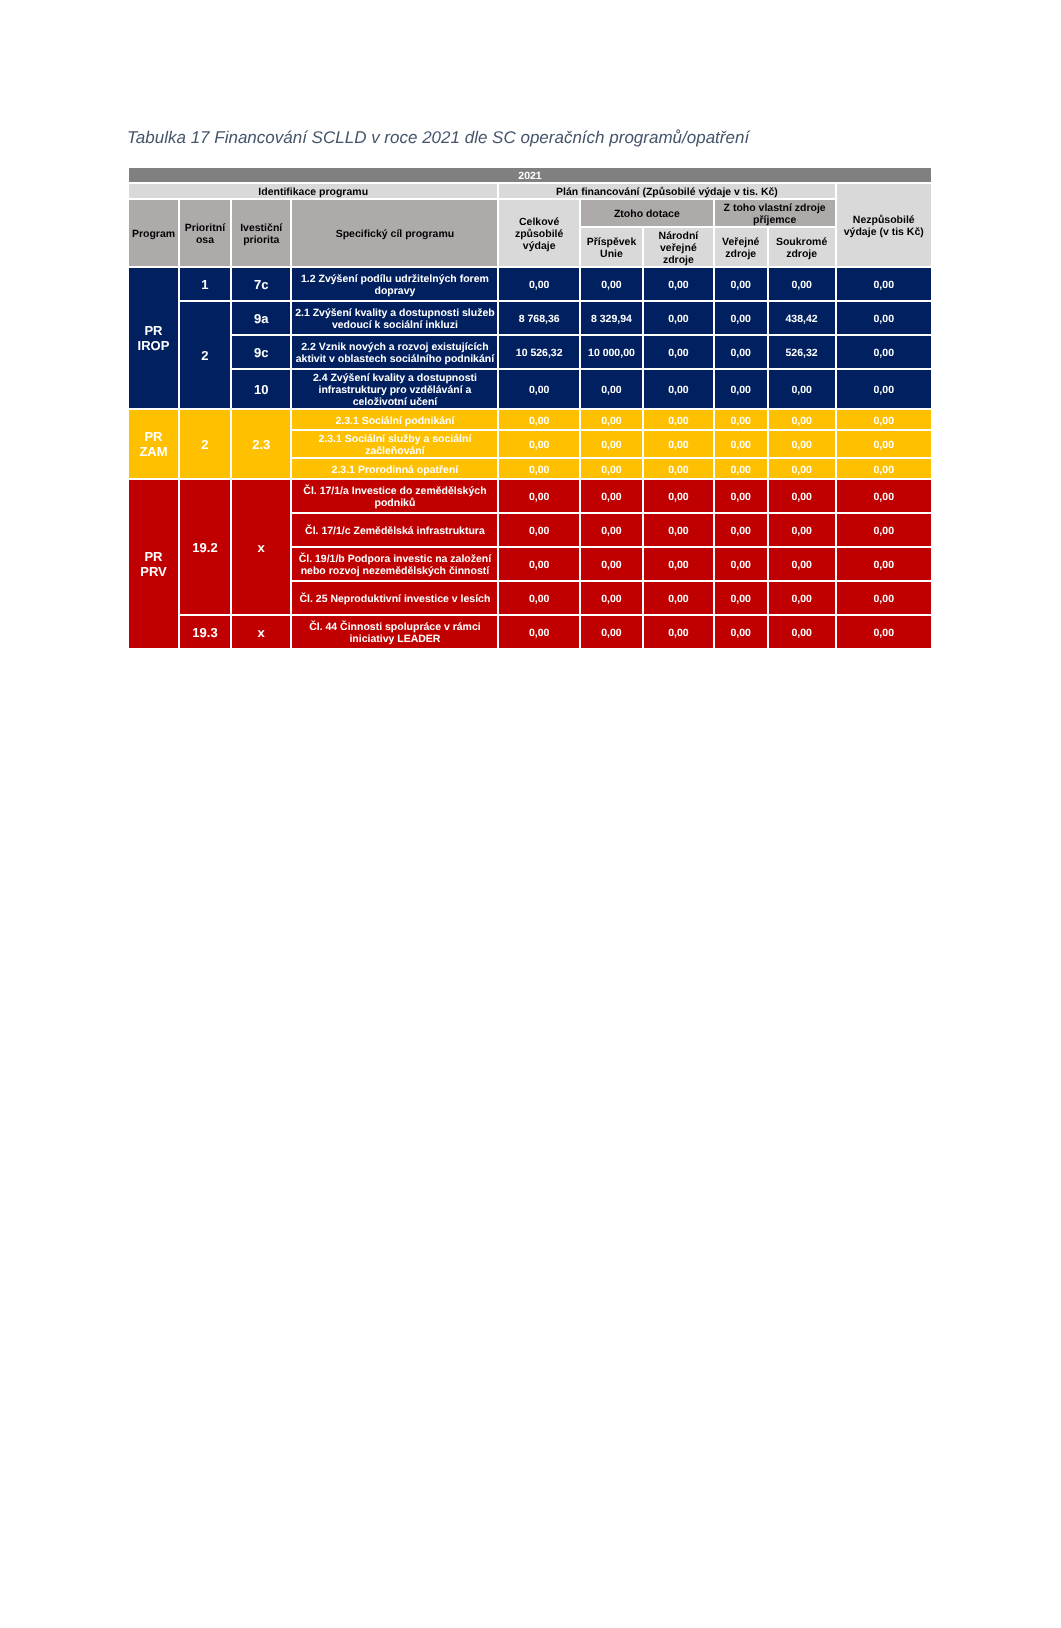Tabulka 17 Financování SCLLD v roce 2021 dle SC operačních programů/opatření
| 2021 | | | | | | | | | |
| --- | --- | --- | --- | --- | --- | --- | --- | --- | --- |
| Identifikace programu | | | | Plán financování (Způsobilé výdaje v tis. Kč) | | | | | Nezpůsobilé výdaje (v tis Kč) |
| Program | Prioritní osa | Ivestiční priorita | Specifický cíl programu | Celkové způsobilé výdaje | Ztoho dotace | | Z toho vlastní zdroje příjemce | | |
| | | | | | Příspěvek Unie | Národní veřejné zdroje | Veřejné zdroje | Soukromé zdroje | |
| PR IROP | 1 | 7c | 1.2 Zvýšení podílu udržitelných forem dopravy | 0,00 | 0,00 | 0,00 | 0,00 | 0,00 | 0,00 |
| | 2 | 9a | 2.1 Zvýšení kvality a dostupnosti služeb vedoucí k sociální inkluzi | 8 768,36 | 8 329,94 | 0,00 | 0,00 | 438,42 | 0,00 |
| | | 9c | 2.2 Vznik nových a rozvoj existujících aktivit v oblastech sociálního podnikání | 10 526,32 | 10 000,00 | 0,00 | 0,00 | 526,32 | 0,00 |
| | | 10 | 2.4 Zvýšení kvality a dostupnosti infrastruktury pro vzdělávání a celoživotní učení | 0,00 | 0,00 | 0,00 | 0,00 | 0,00 | 0,00 |
| PR ZAM | 2 | 2.3 | 2.3.1 Sociální podnikání | 0,00 | 0,00 | 0,00 | 0,00 | 0,00 | 0,00 |
| | | | 2.3.1 Sociální služby a sociální začleňování | 0,00 | 0,00 | 0,00 | 0,00 | 0,00 | 0,00 |
| | | | 2.3.1 Prorodinná opatření | 0,00 | 0,00 | 0,00 | 0,00 | 0,00 | 0,00 |
| PR PRV | 19.2 | x | Čl. 17/1/a Investice do zemědělských podniků | 0,00 | 0,00 | 0,00 | 0,00 | 0,00 | 0,00 |
| | | | Čl. 17/1/c Zemědělská infrastruktura | 0,00 | 0,00 | 0,00 | 0,00 | 0,00 | 0,00 |
| | | | Čl. 19/1/b Podpora investic na založení nebo rozvoj nezemědělských činností | 0,00 | 0,00 | 0,00 | 0,00 | 0,00 | 0,00 |
| | | | Čl. 25 Neproduktivní investice v lesích | 0,00 | 0,00 | 0,00 | 0,00 | 0,00 | 0,00 |
| | 19.3 | x | Čl. 44 Činnosti spolupráce v rámci iniciativy LEADER | 0,00 | 0,00 | 0,00 | 0,00 | 0,00 | 0,00 |